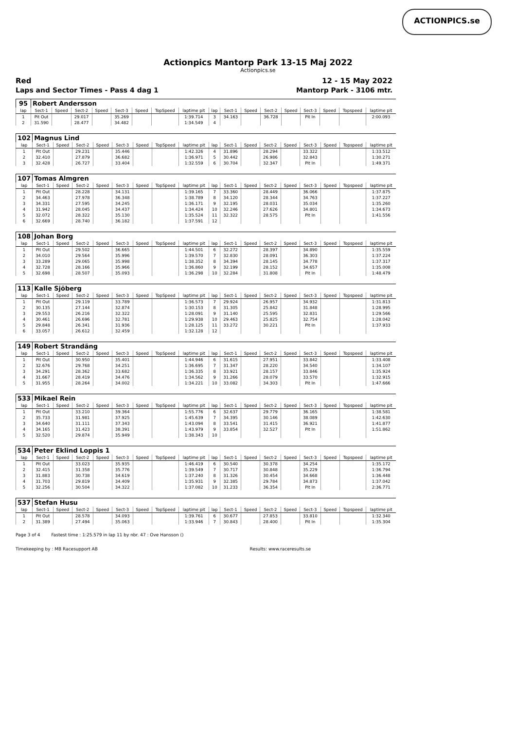ACTIONPICS.se
Actionpics Mantorp Park 13-15 Maj 2022
Actionpics.se
Red 12 - 15 May 2022
Laps and Sector Times - Pass 4 dag 1 Mantorp Park - 3106 mtr.
| 95 | Robert Andersson | | | | | | | | | | | | | | | | |
| lap | Sect-1 | Speed | Sect-2 | Speed | Sect-3 | Speed | TopSpeed | laptime pit | lap | Sect-1 | Speed | Sect-2 | Speed | Sect-3 | Speed | Topspeed | laptime pit |
| 1 | Pit Out | | 29.017 | | 35.269 | | | 1:39.714 | 3 | 34.163 | | 36.728 | | Pit In | | | 2:00.093 |
| 2 | 31.590 | | 28.477 | | 34.482 | | | 1:34.549 | 4 | | | | | | | | |
| 102 | Magnus Lind | | | | | | | | | | | | | | | | |
| lap | Sect-1 | Speed | Sect-2 | Speed | Sect-3 | Speed | TopSpeed | laptime pit | lap | Sect-1 | Speed | Sect-2 | Speed | Sect-3 | Speed | Topspeed | laptime pit |
| 1 | Pit Out | | 29.231 | | 35.446 | | | 1:42.326 | 4 | 31.896 | | 28.294 | | 33.322 | | | 1:33.512 |
| 2 | 32.410 | | 27.879 | | 36.682 | | | 1:36.971 | 5 | 30.442 | | 26.986 | | 32.843 | | | 1:30.271 |
| 3 | 32.428 | | 26.727 | | 33.404 | | | 1:32.559 | 6 | 30.704 | | 32.347 | | Pit In | | | 1:49.371 |
| 107 | Tomas Almgren | | | | | | | | | | | | | | | | |
| lap | Sect-1 | Speed | Sect-2 | Speed | Sect-3 | Speed | TopSpeed | laptime pit | lap | Sect-1 | Speed | Sect-2 | Speed | Sect-3 | Speed | Topspeed | laptime pit |
| 1 | Pit Out | | 28.228 | | 34.131 | | | 1:39.165 | 7 | 33.360 | | 28.449 | | 36.066 | | | 1:37.875 |
| 2 | 34.463 | | 27.978 | | 36.348 | | | 1:38.789 | 8 | 34.120 | | 28.344 | | 34.763 | | | 1:37.227 |
| 3 | 34.331 | | 27.595 | | 34.245 | | | 1:36.171 | 9 | 32.195 | | 28.031 | | 35.034 | | | 1:35.260 |
| 4 | 31.942 | | 28.045 | | 34.437 | | | 1:34.424 | 10 | 32.246 | | 27.626 | | 34.801 | | | 1:34.673 |
| 5 | 32.072 | | 28.322 | | 35.130 | | | 1:35.524 | 11 | 32.322 | | 28.575 | | Pit In | | | 1:41.556 |
| 6 | 32.669 | | 28.740 | | 36.182 | | | 1:37.591 | 12 | | | | | | | | |
| 108 | Johan Borg | | | | | | | | | | | | | | | | |
| lap | Sect-1 | Speed | Sect-2 | Speed | Sect-3 | Speed | TopSpeed | laptime pit | lap | Sect-1 | Speed | Sect-2 | Speed | Sect-3 | Speed | Topspeed | laptime pit |
| 1 | Pit Out | | 29.502 | | 36.665 | | | 1:44.501 | 6 | 32.272 | | 28.397 | | 34.890 | | | 1:35.559 |
| 2 | 34.010 | | 29.564 | | 35.996 | | | 1:39.570 | 7 | 32.830 | | 28.091 | | 36.303 | | | 1:37.224 |
| 3 | 33.289 | | 29.065 | | 35.998 | | | 1:38.352 | 8 | 34.394 | | 28.145 | | 34.778 | | | 1:37.317 |
| 4 | 32.728 | | 28.166 | | 35.966 | | | 1:36.860 | 9 | 32.199 | | 28.152 | | 34.657 | | | 1:35.008 |
| 5 | 32.698 | | 28.507 | | 35.093 | | | 1:36.298 | 10 | 32.284 | | 31.808 | | Pit In | | | 1:48.479 |
| 113 | Kalle Sjöberg | | | | | | | | | | | | | | | | |
| lap | Sect-1 | Speed | Sect-2 | Speed | Sect-3 | Speed | TopSpeed | laptime pit | lap | Sect-1 | Speed | Sect-2 | Speed | Sect-3 | Speed | Topspeed | laptime pit |
| 1 | Pit Out | | 29.119 | | 33.789 | | | 1:36.573 | 7 | 29.924 | | 26.957 | | 34.932 | | | 1:31.813 |
| 2 | 30.135 | | 27.144 | | 32.874 | | | 1:30.153 | 8 | 31.305 | | 25.842 | | 31.848 | | | 1:28.995 |
| 3 | 29.553 | | 26.216 | | 32.322 | | | 1:28.091 | 9 | 31.140 | | 25.595 | | 32.831 | | | 1:29.566 |
| 4 | 30.461 | | 26.696 | | 32.781 | | | 1:29.938 | 10 | 29.463 | | 25.825 | | 32.754 | | | 1:28.042 |
| 5 | 29.848 | | 26.341 | | 31.936 | | | 1:28.125 | 11 | 33.272 | | 30.221 | | Pit In | | | 1:37.933 |
| 6 | 33.057 | | 26.612 | | 32.459 | | | 1:32.128 | 12 | | | | | | | | |
| 149 | Robert Strandäng | | | | | | | | | | | | | | | | |
| lap | Sect-1 | Speed | Sect-2 | Speed | Sect-3 | Speed | TopSpeed | laptime pit | lap | Sect-1 | Speed | Sect-2 | Speed | Sect-3 | Speed | Topspeed | laptime pit |
| 1 | Pit Out | | 30.950 | | 35.401 | | | 1:44.946 | 6 | 31.615 | | 27.951 | | 33.842 | | | 1:33.408 |
| 2 | 32.676 | | 29.768 | | 34.251 | | | 1:36.695 | 7 | 31.347 | | 28.220 | | 34.540 | | | 1:34.107 |
| 3 | 34.291 | | 28.362 | | 33.682 | | | 1:36.335 | 8 | 33.921 | | 28.157 | | 33.846 | | | 1:35.924 |
| 4 | 31.667 | | 28.419 | | 34.476 | | | 1:34.562 | 9 | 31.266 | | 28.079 | | 33.570 | | | 1:32.915 |
| 5 | 31.955 | | 28.264 | | 34.002 | | | 1:34.221 | 10 | 33.082 | | 34.303 | | Pit In | | | 1:47.666 |
| 533 | Mikael Rein | | | | | | | | | | | | | | | | |
| lap | Sect-1 | Speed | Sect-2 | Speed | Sect-3 | Speed | TopSpeed | laptime pit | lap | Sect-1 | Speed | Sect-2 | Speed | Sect-3 | Speed | Topspeed | laptime pit |
| 1 | Pit Out | | 33.210 | | 39.364 | | | 1:55.776 | 6 | 32.637 | | 29.779 | | 36.165 | | | 1:38.581 |
| 2 | 35.733 | | 31.981 | | 37.925 | | | 1:45.639 | 7 | 34.395 | | 30.146 | | 38.089 | | | 1:42.630 |
| 3 | 34.640 | | 31.111 | | 37.343 | | | 1:43.094 | 8 | 33.541 | | 31.415 | | 36.921 | | | 1:41.877 |
| 4 | 34.165 | | 31.423 | | 38.391 | | | 1:43.979 | 9 | 33.854 | | 32.527 | | Pit In | | | 1:51.862 |
| 5 | 32.520 | | 29.874 | | 35.949 | | | 1:38.343 | 10 | | | | | | | | |
| 534 | Peter Eklind Loppis 1 | | | | | | | | | | | | | | | | |
| lap | Sect-1 | Speed | Sect-2 | Speed | Sect-3 | Speed | TopSpeed | laptime pit | lap | Sect-1 | Speed | Sect-2 | Speed | Sect-3 | Speed | Topspeed | laptime pit |
| 1 | Pit Out | | 33.023 | | 35.935 | | | 1:46.419 | 6 | 30.540 | | 30.378 | | 34.254 | | | 1:35.172 |
| 2 | 32.415 | | 31.358 | | 35.776 | | | 1:39.549 | 7 | 30.717 | | 30.848 | | 35.229 | | | 1:36.794 |
| 3 | 31.883 | | 30.738 | | 34.619 | | | 1:37.240 | 8 | 31.326 | | 30.454 | | 34.668 | | | 1:36.448 |
| 4 | 31.703 | | 29.819 | | 34.409 | | | 1:35.931 | 9 | 32.385 | | 29.784 | | 34.873 | | | 1:37.042 |
| 5 | 32.256 | | 30.504 | | 34.322 | | | 1:37.082 | 10 | 31.233 | | 36.354 | | Pit In | | | 2:36.771 |
| 537 | Stefan Husu | | | | | | | | | | | | | | | | |
| lap | Sect-1 | Speed | Sect-2 | Speed | Sect-3 | Speed | TopSpeed | laptime pit | lap | Sect-1 | Speed | Sect-2 | Speed | Sect-3 | Speed | Topspeed | laptime pit |
| 1 | Pit Out | | 28.578 | | 34.093 | | | 1:39.761 | 6 | 30.677 | | 27.853 | | 33.810 | | | 1:32.340 |
| 2 | 31.389 | | 27.494 | | 35.063 | | | 1:33.946 | 7 | 30.843 | | 28.400 | | Pit In | | | 1:35.304 |
Page 3 of 4 Fastest time : 1:25.579 in lap 11 by nbr. 47 : Ove Hansson ()
Timekeeping by : MB Racesupport AB Results: www.raceresults.se